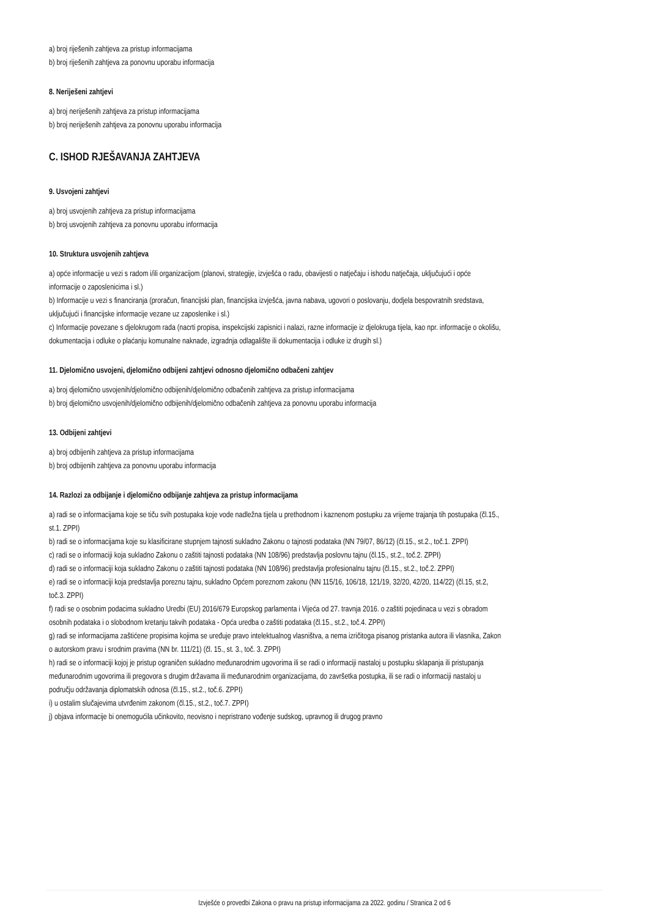a) broj riješenih zahtjeva za pristup informacijama
b) broj riješenih zahtjeva za ponovnu uporabu informacija
8. Neriješeni zahtjevi
a) broj neriješenih zahtjeva za pristup informacijama
b) broj neriješenih zahtjeva za ponovnu uporabu informacija
C. ISHOD RJEŠAVANJA ZAHTJEVA
9. Usvojeni zahtjevi
a) broj usvojenih zahtjeva za pristup informacijama
b) broj usvojenih zahtjeva za ponovnu uporabu informacija
10. Struktura usvojenih zahtjeva
a) opće informacije u vezi s radom i/ili organizacijom (planovi, strategije, izvješća o radu, obavijesti o natječaju i ishodu natječaja, uključujući i opće informacije o zaposlenicima i sl.)
b) Informacije u vezi s financiranja (proračun, financijski plan, financijska izvješća, javna nabava, ugovori o poslovanju, dodjela bespovratnih sredstava, uključujući i financijske informacije vezane uz zaposlenike i sl.)
c) Informacije povezane s djelokrugom rada (nacrti propisa, inspekcijski zapisnici i nalazi, razne informacije iz djelokruga tijela, kao npr. informacije o okolišu, dokumentacija i odluke o plaćanju komunalne naknade, izgradnja odlagalište ili dokumentacija i odluke iz drugih sl.)
11. Djelomično usvojeni, djelomično odbijeni zahtjevi odnosno djelomično odbačeni zahtjev
a) broj djelomično usvojenih/djelomično odbijenih/djelomično odbačenih zahtjeva za pristup informacijama
b) broj djelomično usvojenih/djelomično odbijenih/djelomično odbačenih zahtjeva za ponovnu uporabu informacija
13. Odbijeni zahtjevi
a) broj odbijenih zahtjeva za pristup informacijama
b) broj odbijenih zahtjeva za ponovnu uporabu informacija
14. Razlozi za odbijanje i djelomično odbijanje zahtjeva za pristup informacijama
a) radi se o informacijama koje se tiču svih postupaka koje vode nadležna tijela u prethodnom i kaznenom postupku za vrijeme trajanja tih postupaka (čl.15., st.1. ZPPI)
b) radi se o informacijama koje su klasificirane stupnjem tajnosti sukladno Zakonu o tajnosti podataka (NN 79/07, 86/12) (čl.15., st.2., toč.1. ZPPI)
c) radi se o informaciji koja sukladno Zakonu o zaštiti tajnosti podataka (NN 108/96) predstavlja poslovnu tajnu (čl.15., st.2., toč.2. ZPPI)
d) radi se o informaciji koja sukladno Zakonu o zaštiti tajnosti podataka (NN 108/96) predstavlja profesionalnu tajnu (čl.15., st.2., toč.2. ZPPI)
e) radi se o informaciji koja predstavlja poreznu tajnu, sukladno Općem poreznom zakonu (NN 115/16, 106/18, 121/19, 32/20, 42/20, 114/22) (čl.15, st.2, toč.3. ZPPI)
f) radi se o osobnim podacima sukladno Uredbi (EU) 2016/679 Europskog parlamenta i Vijeća od 27. travnja 2016. o zaštiti pojedinaca u vezi s obradom osobnih podataka i o slobodnom kretanju takvih podataka - Opća uredba o zaštiti podataka (čl.15., st.2., toč.4. ZPPI)
g) radi se informacijama zaštićene propisima kojima se uređuje pravo intelektualnog vlasništva, a nema izričitoga pisanog pristanka autora ili vlasnika, Zakon o autorskom pravu i srodnim pravima (NN br. 111/21) (čl. 15., st. 3., toč. 3. ZPPI)
h) radi se o informaciji kojoj je pristup ograničen sukladno međunarodnim ugovorima ili se radi o informaciji nastaloj u postupku sklapanja ili pristupanja međunarodnim ugovorima ili pregovora s drugim državama ili međunarodnim organizacijama, do završetka postupka, ili se radi o informaciji nastaloj u području održavanja diplomatskih odnosa (čl.15., st.2., toč.6. ZPPI)
i) u ostalim slučajevima utvrđenim zakonom (čl.15., st.2., toč.7. ZPPI)
j) objava informacije bi onemogućila učinkovito, neovisno i nepristrano vođenje sudskog, upravnog ili drugog pravno
Izvješće o provedbi Zakona o pravu na pristup informacijama za 2022. godinu / Stranica 2 od 6